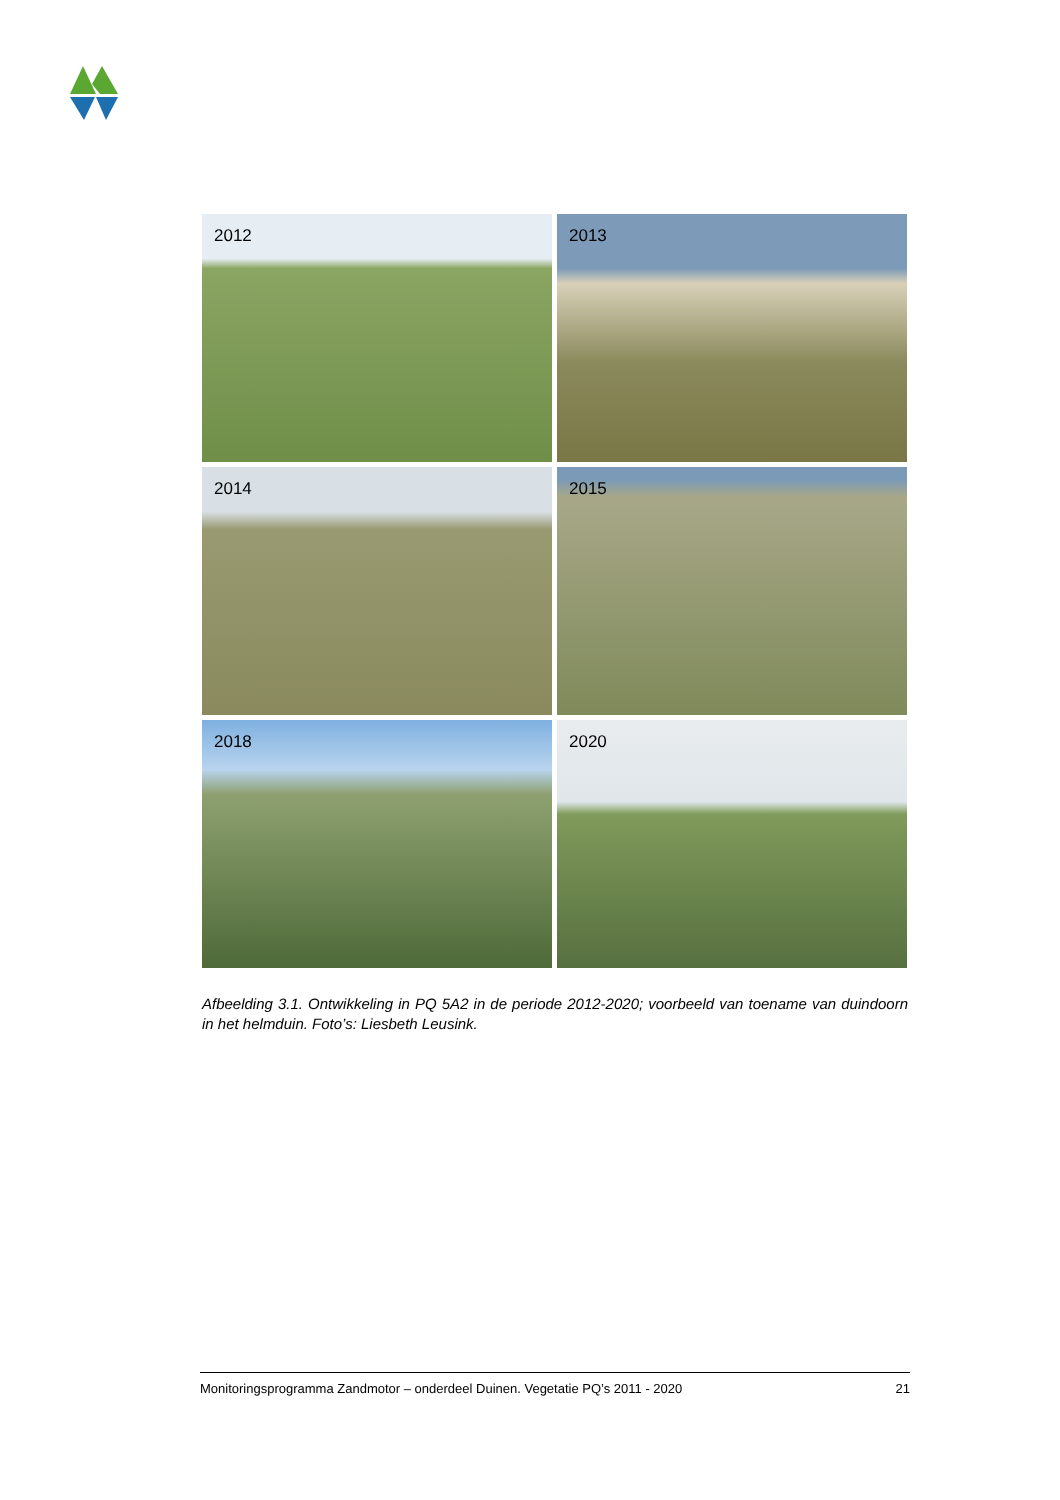2012
2013
2014
2015
2018
2020
Afbeelding 3.1. Ontwikkeling in PQ 5A2 in de periode 2012-2020; voorbeeld van toename van duindoorn in het helmduin. Foto’s: Liesbeth Leusink.
Monitoringsprogramma Zandmotor – onderdeel Duinen. Vegetatie PQ’s 2011 - 2020 21